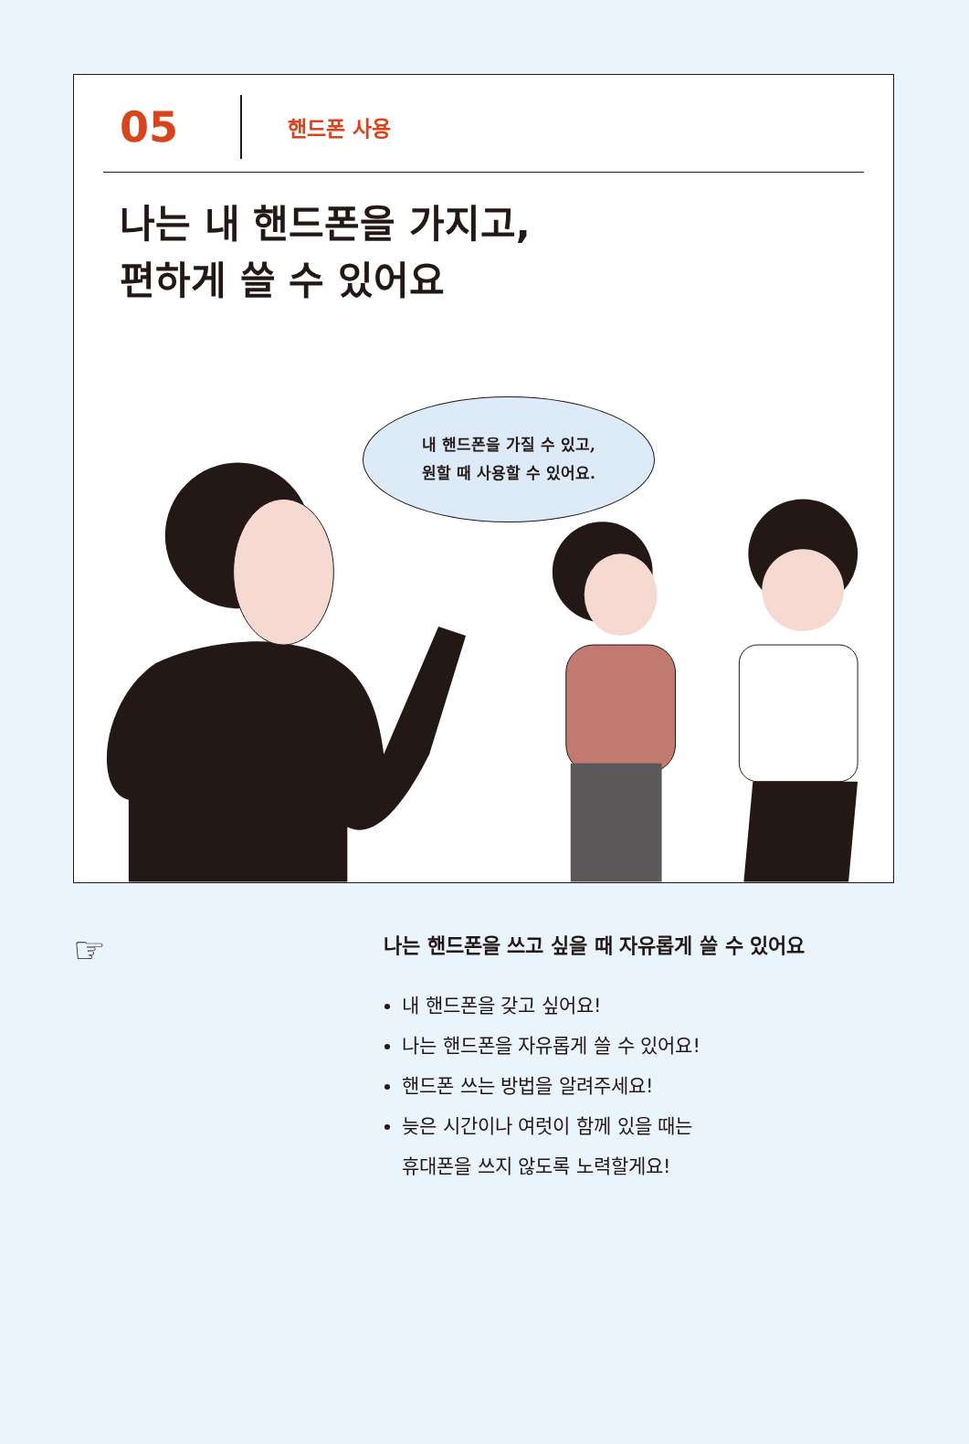05
핸드폰 사용
나는 내 핸드폰을 가지고,
편하게 쓸 수 있어요
내 핸드폰을 가질 수 있고,
원할 때 사용할 수 있어요.
☞
나는 핸드폰을 쓰고 싶을 때 자유롭게 쓸 수 있어요
내 핸드폰을 갖고 싶어요!
나는 핸드폰을 자유롭게 쓸 수 있어요!
핸드폰 쓰는 방법을 알려주세요!
늦은 시간이나 여럿이 함께 있을 때는
휴대폰을 쓰지 않도록 노력할게요!